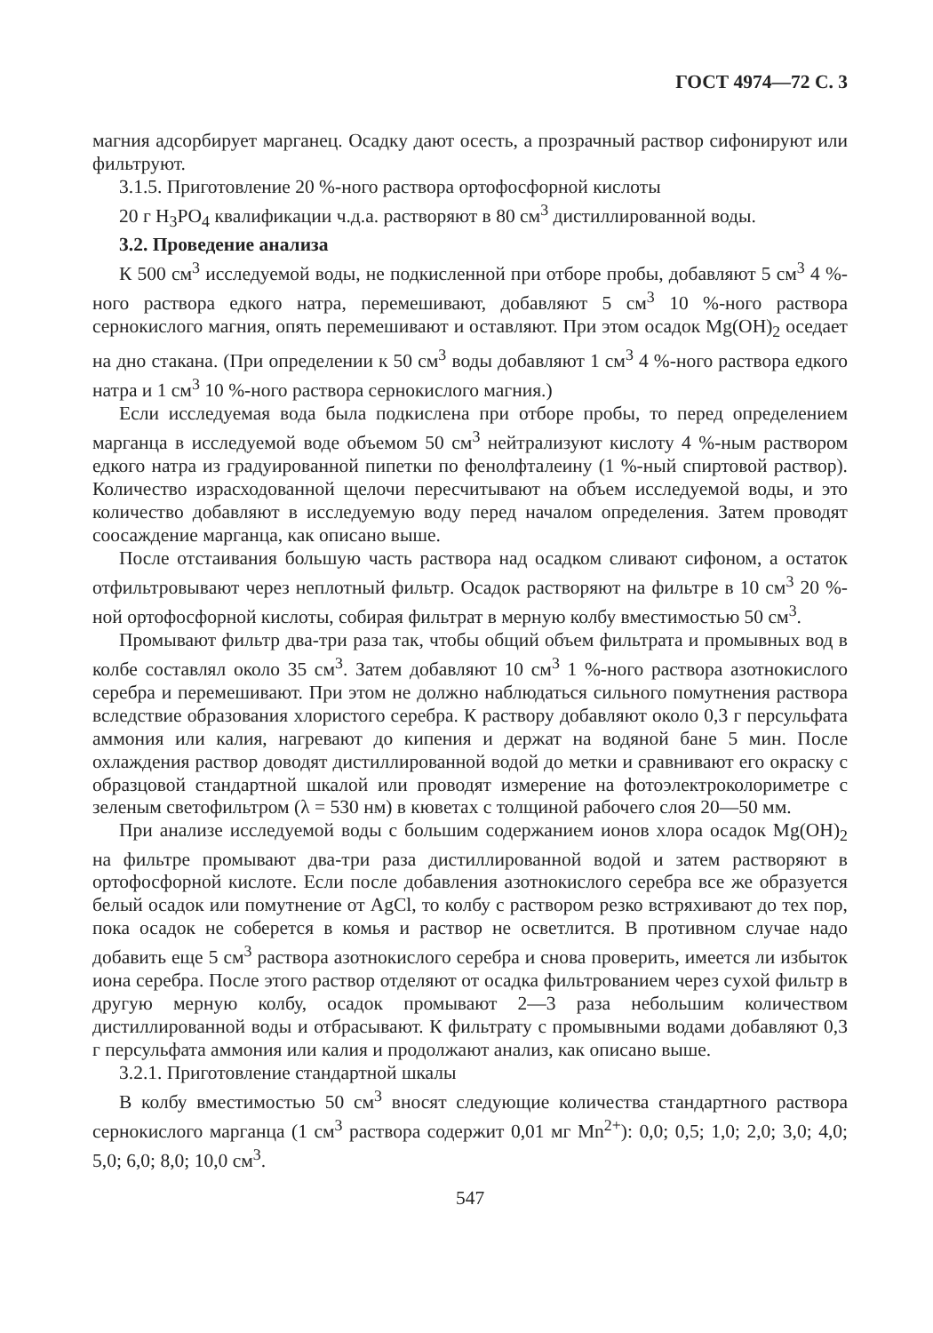ГОСТ 4974—72 С. 3
магния адсорбирует марганец. Осадку дают осесть, а прозрачный раствор сифонируют или фильтруют.
3.1.5. Приготовление 20 %-ного раствора ортофосфорной кислоты
20 г H<sub>3</sub>PO<sub>4</sub> квалификации ч.д.а. растворяют в 80 см<sup>3</sup> дистиллированной воды.
3.2. Проведение анализа
К 500 см<sup>3</sup> исследуемой воды, не подкисленной при отборе пробы, добавляют 5 см<sup>3</sup> 4 %-ного раствора едкого натра, перемешивают, добавляют 5 см<sup>3</sup> 10 %-ного раствора сернокислого магния, опять перемешивают и оставляют. При этом осадок Mg(OH)<sub>2</sub> оседает на дно стакана. (При определении к 50 см<sup>3</sup> воды добавляют 1 см<sup>3</sup> 4 %-ного раствора едкого натра и 1 см<sup>3</sup> 10 %-ного раствора сернокислого магния.)
Если исследуемая вода была подкислена при отборе пробы, то перед определением марганца в исследуемой воде объемом 50 см<sup>3</sup> нейтрализуют кислоту 4 %-ным раствором едкого натра из градуированной пипетки по фенолфталеину (1 %-ный спиртовой раствор). Количество израсходованной щелочи пересчитывают на объем исследуемой воды, и это количество добавляют в исследуемую воду перед началом определения. Затем проводят соосаждение марганца, как описано выше.
После отстаивания большую часть раствора над осадком сливают сифоном, а остаток отфильтровывают через неплотный фильтр. Осадок растворяют на фильтре в 10 см<sup>3</sup> 20 %-ной ортофосфорной кислоты, собирая фильтрат в мерную колбу вместимостью 50 см<sup>3</sup>.
Промывают фильтр два-три раза так, чтобы общий объем фильтрата и промывных вод в колбе составлял около 35 см<sup>3</sup>. Затем добавляют 10 см<sup>3</sup> 1 %-ного раствора азотнокислого серебра и перемешивают. При этом не должно наблюдаться сильного помутнения раствора вследствие образования хлористого серебра. К раствору добавляют около 0,3 г персульфата аммония или калия, нагревают до кипения и держат на водяной бане 5 мин. После охлаждения раствор доводят дистиллированной водой до метки и сравнивают его окраску с образцовой стандартной шкалой или проводят измерение на фотоэлектроколориметре с зеленым светофильтром (λ = 530 нм) в кюветах с толщиной рабочего слоя 20—50 мм.
При анализе исследуемой воды с большим содержанием ионов хлора осадок Mg(OH)<sub>2</sub> на фильтре промывают два-три раза дистиллированной водой и затем растворяют в ортофосфорной кислоте. Если после добавления азотнокислого серебра все же образуется белый осадок или помутнение от AgCl, то колбу с раствором резко встряхивают до тех пор, пока осадок не соберется в комья и раствор не осветлится. В противном случае надо добавить еще 5 см<sup>3</sup> раствора азотнокислого серебра и снова проверить, имеется ли избыток иона серебра. После этого раствор отделяют от осадка фильтрованием через сухой фильтр в другую мерную колбу, осадок промывают 2—3 раза небольшим количеством дистиллированной воды и отбрасывают. К фильтрату с промывными водами добавляют 0,3 г персульфата аммония или калия и продолжают анализ, как описано выше.
3.2.1. Приготовление стандартной шкалы
В колбу вместимостью 50 см<sup>3</sup> вносят следующие количества стандартного раствора сернокислого марганца (1 см<sup>3</sup> раствора содержит 0,01 мг Mn<sup>2+</sup>): 0,0; 0,5; 1,0; 2,0; 3,0; 4,0; 5,0; 6,0; 8,0; 10,0 см<sup>3</sup>.
547